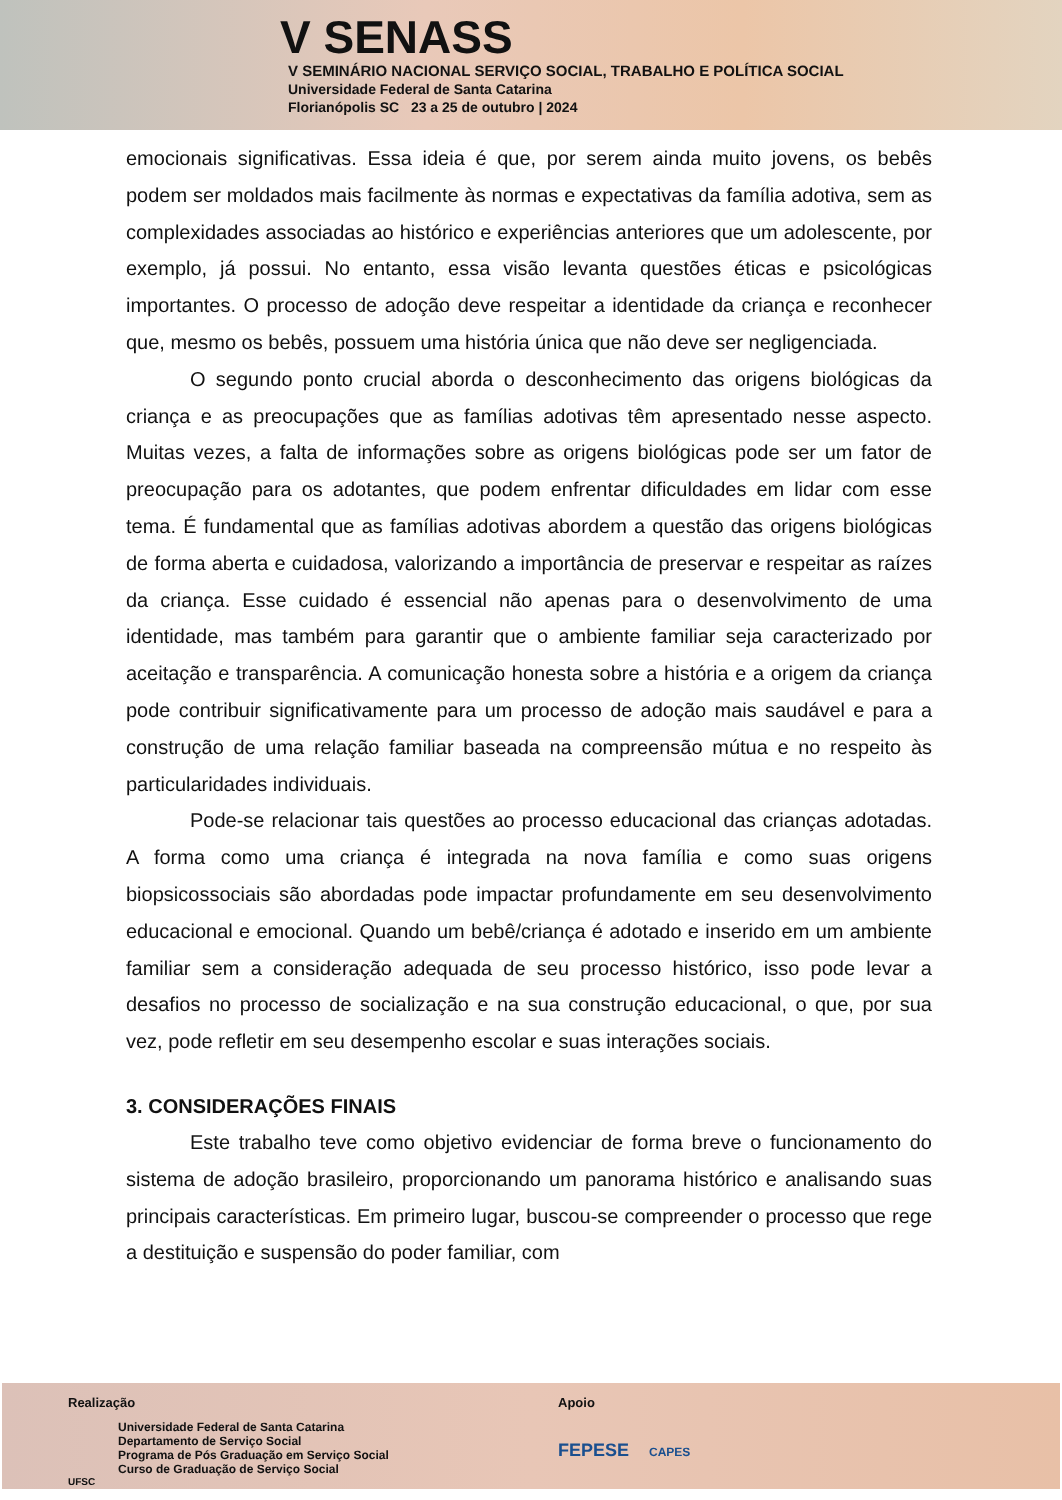V SENASS
V SEMINÁRIO NACIONAL SERVIÇO SOCIAL, TRABALHO E POLÍTICA SOCIAL
Universidade Federal de Santa Catarina
Florianópolis SC 23 a 25 de outubro | 2024
emocionais significativas. Essa ideia é que, por serem ainda muito jovens, os bebês podem ser moldados mais facilmente às normas e expectativas da família adotiva, sem as complexidades associadas ao histórico e experiências anteriores que um adolescente, por exemplo, já possui. No entanto, essa visão levanta questões éticas e psicológicas importantes. O processo de adoção deve respeitar a identidade da criança e reconhecer que, mesmo os bebês, possuem uma história única que não deve ser negligenciada.
O segundo ponto crucial aborda o desconhecimento das origens biológicas da criança e as preocupações que as famílias adotivas têm apresentado nesse aspecto. Muitas vezes, a falta de informações sobre as origens biológicas pode ser um fator de preocupação para os adotantes, que podem enfrentar dificuldades em lidar com esse tema. É fundamental que as famílias adotivas abordem a questão das origens biológicas de forma aberta e cuidadosa, valorizando a importância de preservar e respeitar as raízes da criança. Esse cuidado é essencial não apenas para o desenvolvimento de uma identidade, mas também para garantir que o ambiente familiar seja caracterizado por aceitação e transparência. A comunicação honesta sobre a história e a origem da criança pode contribuir significativamente para um processo de adoção mais saudável e para a construção de uma relação familiar baseada na compreensão mútua e no respeito às particularidades individuais.
Pode-se relacionar tais questões ao processo educacional das crianças adotadas. A forma como uma criança é integrada na nova família e como suas origens biopsicossociais são abordadas pode impactar profundamente em seu desenvolvimento educacional e emocional. Quando um bebê/criança é adotado e inserido em um ambiente familiar sem a consideração adequada de seu processo histórico, isso pode levar a desafios no processo de socialização e na sua construção educacional, o que, por sua vez, pode refletir em seu desempenho escolar e suas interações sociais.
3. CONSIDERAÇÕES FINAIS
Este trabalho teve como objetivo evidenciar de forma breve o funcionamento do sistema de adoção brasileiro, proporcionando um panorama histórico e analisando suas principais características. Em primeiro lugar, buscou-se compreender o processo que rege a destituição e suspensão do poder familiar, com
Realização
Universidade Federal de Santa Catarina
Departamento de Serviço Social
Programa de Pós Graduação em Serviço Social
Curso de Graduação de Serviço Social
UFSC
Apoio
FEPESE CAPES